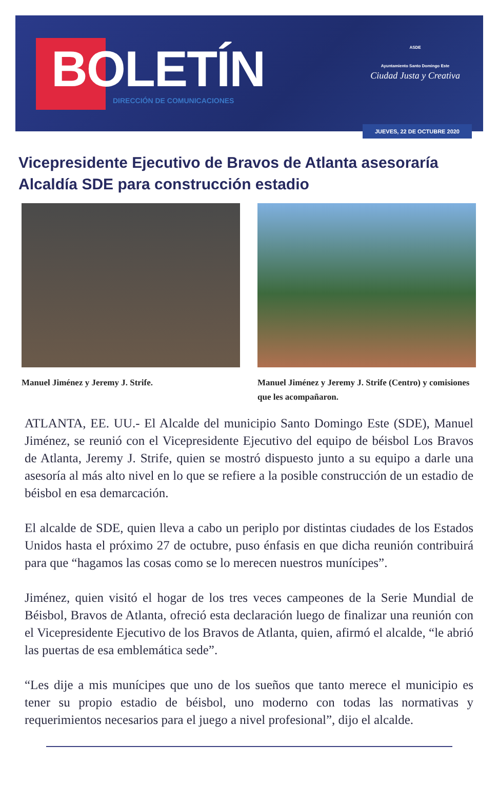BOLETÍN
DIRECCIÓN DE COMUNICACIONES
ASDE
Ayuntamiento Santo Domingo Este
Ciudad Justa y Creativa
JUEVES, 22 DE OCTUBRE 2020
Vicepresidente Ejecutivo de Bravos de Atlanta asesoraría Alcaldía SDE para construcción estadio
Manuel Jiménez y Jeremy J. Strife. Manuel Jiménez y Jeremy J. Strife (Centro) y comisiones que les acompañaron.
ATLANTA, EE. UU.- El Alcalde del municipio Santo Domingo Este (SDE), Manuel Jiménez, se reunió con el Vicepresidente Ejecutivo del equipo de béisbol Los Bravos de Atlanta, Jeremy J. Strife, quien se mostró dispuesto junto a su equipo a darle una asesoría al más alto nivel en lo que se refiere a la posible construcción de un estadio de béisbol en esa demarcación.
El alcalde de SDE, quien lleva a cabo un periplo por distintas ciudades de los Estados Unidos hasta el próximo 27 de octubre, puso énfasis en que dicha reunión contribuirá para que “hagamos las cosas como se lo merecen nuestros munícipes”.
Jiménez, quien visitó el hogar de los tres veces campeones de la Serie Mundial de Béisbol, Bravos de Atlanta, ofreció esta declaración luego de finalizar una reunión con el Vicepresidente Ejecutivo de los Bravos de Atlanta, quien, afirmó el alcalde, “le abrió las puertas de esa emblemática sede”.
“Les dije a mis munícipes que uno de los sueños que tanto merece el municipio es tener su propio estadio de béisbol, uno moderno con todas las normativas y requerimientos necesarios para el juego a nivel profesional”, dijo el alcalde.